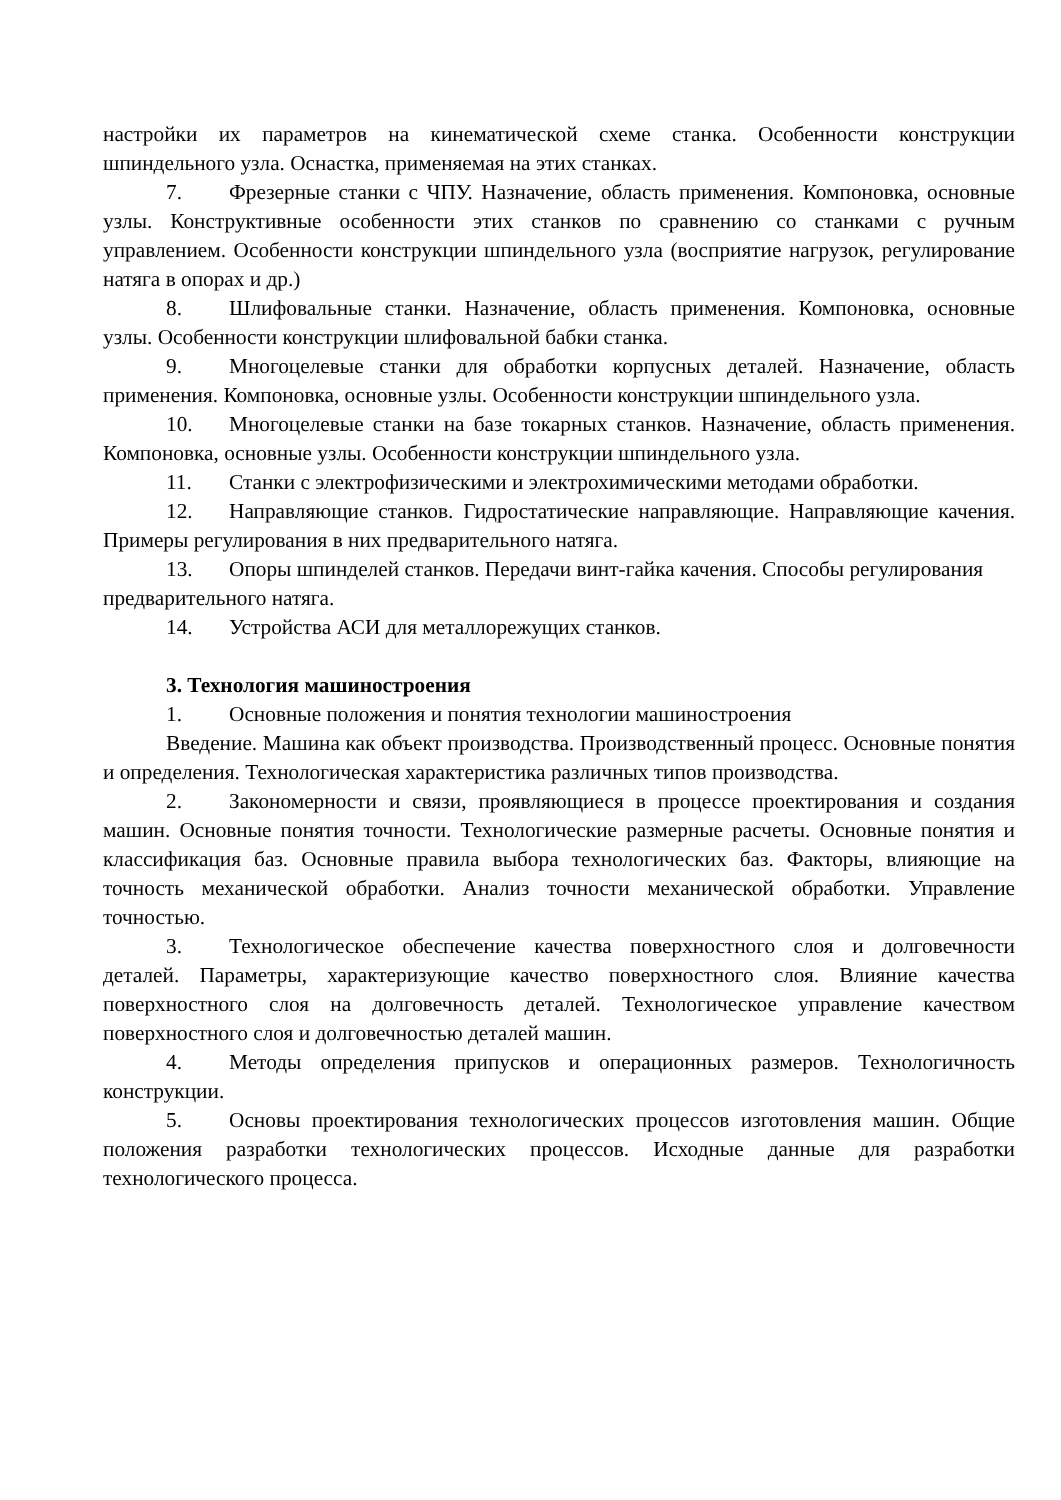настройки их параметров на кинематической схеме станка. Особенности конструкции шпиндельного узла. Оснастка, применяемая на этих станках.
7. Фрезерные станки с ЧПУ. Назначение, область применения. Компоновка, основные узлы. Конструктивные особенности этих станков по сравнению со станками с ручным управлением. Особенности конструкции шпиндельного узла (восприятие нагрузок, регулирование натяга в опорах и др.)
8. Шлифовальные станки. Назначение, область применения. Компоновка, основные узлы. Особенности конструкции шлифовальной бабки станка.
9. Многоцелевые станки для обработки корпусных деталей. Назначение, область применения. Компоновка, основные узлы. Особенности конструкции шпиндельного узла.
10. Многоцелевые станки на базе токарных станков. Назначение, область применения. Компоновка, основные узлы. Особенности конструкции шпиндельного узла.
11. Станки с электрофизическими и электрохимическими методами обработки.
12. Направляющие станков. Гидростатические направляющие. Направляющие качения. Примеры регулирования в них предварительного натяга.
13. Опоры шпинделей станков. Передачи винт-гайка качения. Способы регулирования предварительного натяга.
14. Устройства АСИ для металлорежущих станков.
3. Технология машиностроения
1. Основные положения и понятия технологии машиностроения
Введение. Машина как объект производства. Производственный процесс. Основные понятия и определения. Технологическая характеристика различных типов производства.
2. Закономерности и связи, проявляющиеся в процессе проектирования и создания машин. Основные понятия точности. Технологические размерные расчеты. Основные понятия и классификация баз. Основные правила выбора технологических баз. Факторы, влияющие на точность механической обработки. Анализ точности механической обработки. Управление точностью.
3. Технологическое обеспечение качества поверхностного слоя и долговечности деталей. Параметры, характеризующие качество поверхностного слоя. Влияние качества поверхностного слоя на долговечность деталей. Технологическое управление качеством поверхностного слоя и долговечностью деталей машин.
4. Методы определения припусков и операционных размеров. Технологичность конструкции.
5. Основы проектирования технологических процессов изготовления машин. Общие положения разработки технологических процессов. Исходные данные для разработки технологического процесса.